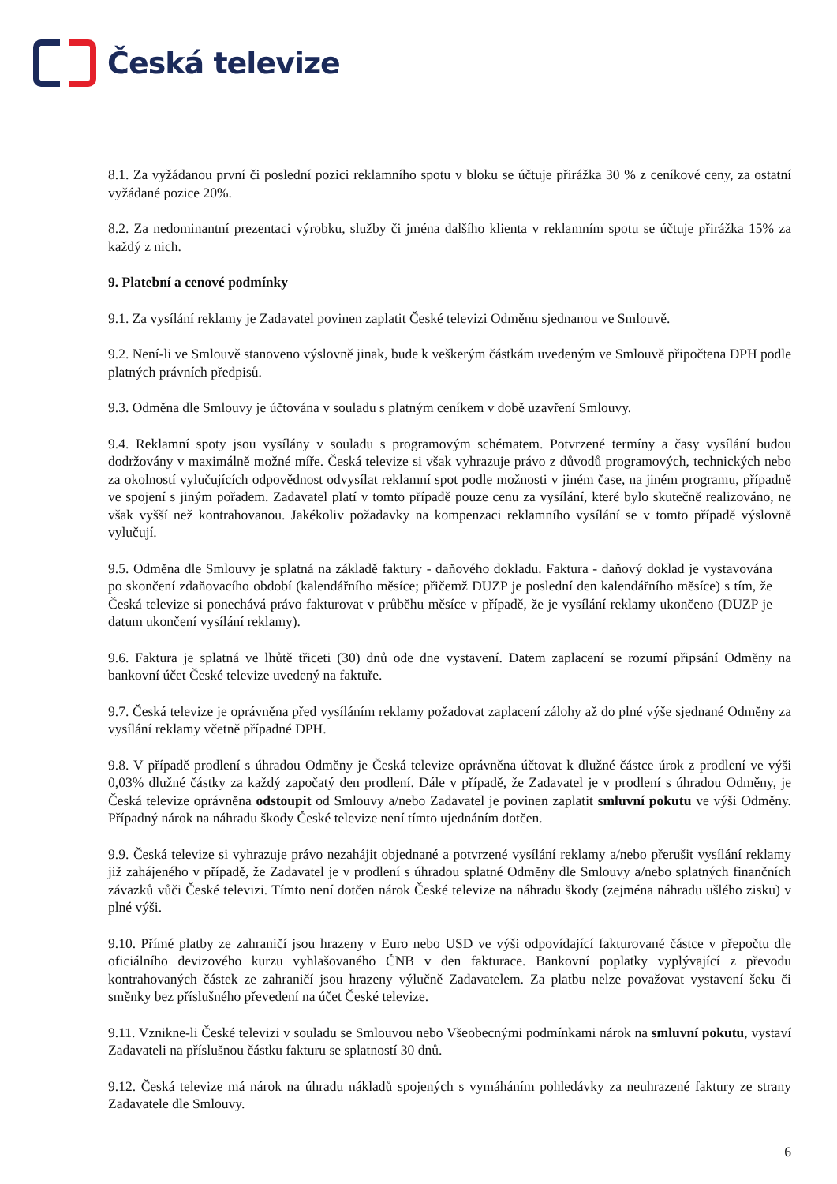Česká televize
8.1. Za vyžádanou první či poslední pozici reklamního spotu v bloku se účtuje přirážka 30 % z ceníkové ceny, za ostatní vyžádané pozice 20%.
8.2. Za nedominantní prezentaci výrobku, služby či jména dalšího klienta v reklamním spotu se účtuje přirážka 15% za každý z nich.
9. Platební a cenové podmínky
9.1. Za vysílání reklamy je Zadavatel povinen zaplatit České televizi Odměnu sjednanou ve Smlouvě.
9.2. Není-li ve Smlouvě stanoveno výslovně jinak, bude k veškerým částkám uvedeným ve Smlouvě připočtena DPH podle platných právních předpisů.
9.3. Odměna dle Smlouvy je účtována v souladu s platným ceníkem v době uzavření Smlouvy.
9.4. Reklamní spoty jsou vysílány v souladu s programovým schématem. Potvrzené termíny a časy vysílání budou dodržovány v maximálně možné míře. Česká televize si však vyhrazuje právo z důvodů programových, technických nebo za okolností vylučujících odpovědnost odvysílat reklamní spot podle možnosti v jiném čase, na jiném programu, případně ve spojení s jiným pořadem. Zadavatel platí v tomto případě pouze cenu za vysílání, které bylo skutečně realizováno, ne však vyšší než kontrahovanou. Jakékoliv požadavky na kompenzaci reklamního vysílání se v tomto případě výslovně vylučují.
9.5. Odměna dle Smlouvy je splatná na základě faktury - daňového dokladu. Faktura - daňový doklad je vystavována po skončení zdaňovacího období (kalendářního měsíce; přičemž DUZP je poslední den kalendářního měsíce) s tím, že Česká televize si ponechává právo fakturovat v průběhu měsíce v případě, že je vysílání reklamy ukončeno (DUZP je datum ukončení vysílání reklamy).
9.6. Faktura je splatná ve lhůtě třiceti (30) dnů ode dne vystavení. Datem zaplacení se rozumí připsání Odměny na bankovní účet České televize uvedený na faktuře.
9.7. Česká televize je oprávněna před vysíláním reklamy požadovat zaplacení zálohy až do plné výše sjednané Odměny za vysílání reklamy včetně případné DPH.
9.8. V případě prodlení s úhradou Odměny je Česká televize oprávněna účtovat k dlužné částce úrok z prodlení ve výši 0,03% dlužné částky za každý započatý den prodlení. Dále v případě, že Zadavatel je v prodlení s úhradou Odměny, je Česká televize oprávněna odstoupit od Smlouvy a/nebo Zadavatel je povinen zaplatit smluvní pokutu ve výši Odměny. Případný nárok na náhradu škody České televize není tímto ujednáním dotčen.
9.9. Česká televize si vyhrazuje právo nezahájit objednané a potvrzené vysílání reklamy a/nebo přerušit vysílání reklamy již zahájeného v případě, že Zadavatel je v prodlení s úhradou splatné Odměny dle Smlouvy a/nebo splatných finančních závazků vůči České televizi. Tímto není dotčen nárok České televize na náhradu škody (zejména náhradu ušlého zisku) v plné výši.
9.10. Přímé platby ze zahraničí jsou hrazeny v Euro nebo USD ve výši odpovídající fakturované částce v přepočtu dle oficiálního devizového kurzu vyhlašovaného ČNB v den fakturace. Bankovní poplatky vyplývající z převodu kontrahovaných částek ze zahraničí jsou hrazeny výlučně Zadavatelem. Za platbu nelze považovat vystavení šeku či směnky bez příslušného převedení na účet České televize.
9.11. Vznikne-li České televizi v souladu se Smlouvou nebo Všeobecnými podmínkami nárok na smluvní pokutu, vystaví Zadavateli na příslušnou částku fakturu se splatností 30 dnů.
9.12. Česká televize má nárok na úhradu nákladů spojených s vymáháním pohledávky za neuhrazené faktury ze strany Zadavatele dle Smlouvy.
6